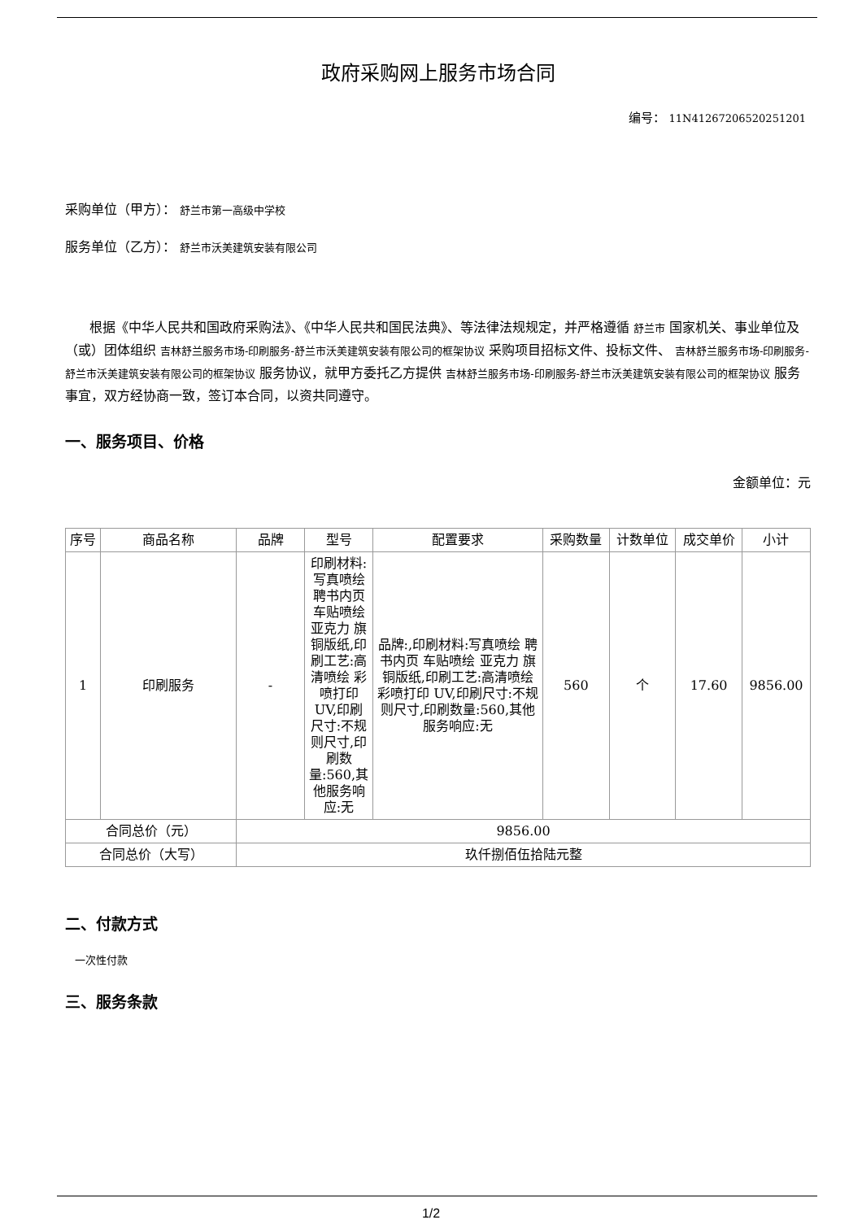政府采购网上服务市场合同
编号： 11N41267206520251201
采购单位（甲方）： 舒兰市第一高级中学校
服务单位（乙方）： 舒兰市沃美建筑安装有限公司
根据《中华人民共和国政府采购法》、《中华人民共和国民法典》、等法律法规规定，并严格遵循 舒兰市 国家机关、事业单位及（或）团体组织 吉林舒兰服务市场-印刷服务-舒兰市沃美建筑安装有限公司的框架协议 采购项目招标文件、投标文件、 吉林舒兰服务市场-印刷服务-舒兰市沃美建筑安装有限公司的框架协议 服务协议，就甲方委托乙方提供 吉林舒兰服务市场-印刷服务-舒兰市沃美建筑安装有限公司的框架协议 服务事宜，双方经协商一致，签订本合同，以资共同遵守。
一、服务项目、价格
金额单位：元
| 序号 | 商品名称 | 品牌 | 型号 | 配置要求 | 采购数量 | 计数单位 | 成交单价 | 小计 |
| --- | --- | --- | --- | --- | --- | --- | --- | --- |
| 1 | 印刷服务 | - | 印刷材料:写真喷绘 聘书内页 车贴喷绘 亚克力 旗 铜版纸,印刷工艺:高清喷绘 彩喷打印 UV,印刷尺寸:不规则尺寸,印刷数量:560,其他服务响应:无 | 品牌:,印刷材料:写真喷绘 聘书内页 车贴喷绘 亚克力 旗 铜版纸,印刷工艺:高清喷绘 彩喷打印 UV,印刷尺寸:不规则尺寸,印刷数量:560,其他服务响应:无 | 560 | 个 | 17.60 | 9856.00 |
| 合同总价（元） | | 9856.00 | | | | | | |
| 合同总价（大写） | | 玖仟捌佰伍拾陆元整 | | | | | | |
二、付款方式
一次性付款
三、服务条款
1/2